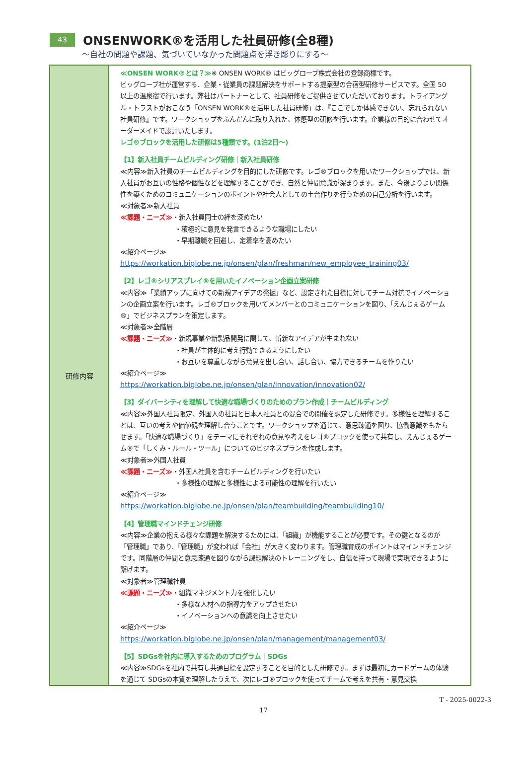43 ONSENWORK®を活用した社員研修(全8種)
～自社の問題や課題、気づいていなかった問題点を浮き彫りにする～
| 研修内容 | ≪ONSEN WORK®とは？≫ ※ ONSEN WORK® はビッグローブ株式会社の登録商標です。 ビッグローブ社が運営する、企業・従業員の課題解決をサポートする提案型の合宿型研修サービスです。全国 50 以上の温泉宿で行います。弊社はパートナーとして、社員研修をご提供させていただいております。トライアングル・トラストがおこなう「ONSEN WORK®を活用した社員研修」は、『ここでしか体感できない、忘れられない社員研修』です。ワークショップをふんだんに取り入れた、体感型の研修を行います。企業様の目的に合わせてオーダーメイドで設計いたします。 レゴ®ブロックを活用した研修は5種類です。(1泊2日～) 【1】新入社員チームビルディング研修｜新入社員研修 ≪内容≫新入社員のチームビルディングを目的にした研修です。レゴ®ブロックを用いたワークショップでは、新入社員がお互いの性格や個性などを理解することができ、自然と仲間意識が深まります。また、今後よりよい関係性を築くためのコミュニケーションのポイントや社会人としての土台作りを行うための自己分析を行います。 ≪対象者≫新入社員 ≪課題・ニーズ≫ ・新入社員同士の絆を深めたい ・積極的に意見を発言できるような職場にしたい ・早期離職を回避し、定着率を高めたい ≪紹介ページ≫ https://workation.biglobe.ne.jp/onsen/plan/freshman/new_employee_training03/ 【2】レゴ®シリアスプレイ®を用いたイノベーション企画立案研修 ≪内容≫「業績アップに向けての新規アイデアの発掘」など、設定された目標に対してチーム対抗でイノベーションの企画立案を行います。レゴ®ブロックを用いてメンバーとのコミュニケーションを図り、「えんじぇるゲーム®」でビジネスプランを策定します。 ≪対象者≫全階層 ≪課題・ニーズ≫ ・新規事業や新製品開発に関して、斬新なアイデアが生まれない ・社員が主体的に考え行動できるようにしたい ・お互いを尊重しながら意見を出し合い、話し合い、協力できるチームを作りたい ≪紹介ページ≫ https://workation.biglobe.ne.jp/onsen/plan/innovation/innovation02/ 【3】ダイバーシティを理解して快適な職場づくりのためのプラン作成｜チームビルディング ≪内容≫外国人社員限定、外国人の社員と日本人社員との混合での開催を想定した研修です。多様性を理解することは、互いの考えや価値観を理解し合うことです。ワークショップを通じて、意思疎通を図り、協働意識をもたらせます。「快適な職場づくり」をテーマにそれぞれの意見や考えをレゴ®ブロックを使って共有し、えんじぇるゲーム®で「しくみ・ルール・ツール」についてのビジネスプランを作成します。 ≪対象者≫外国人社員 ≪課題・ニーズ≫ ・外国人社員を含むチームビルディングを行いたい ・多様性の理解と多様性による可能性の理解を行いたい ≪紹介ページ≫ https://workation.biglobe.ne.jp/onsen/plan/teambuilding/teambuilding10/ 【4】管理職マインドチェンジ研修 ≪内容≫企業の抱える様々な課題を解決するためには、「組織」が機能することが必要です。その鍵となるのが「管理職」であり、「管理職」が変われば「会社」が大きく変わります。管理職育成のポイントはマインドチェンジです。同階層の仲間と意思疎通を図りながら課題解決のトレーニングをし、自信を持って現場で実現できるように繋げます。 ≪対象者≫管理職社員 ≪課題・ニーズ≫ ・組織マネジメント力を強化したい ・多様な人材への指導力をアップさせたい ・イノベーションへの意識を向上させたい ≪紹介ページ≫ https://workation.biglobe.ne.jp/onsen/plan/management/management03/ 【5】SDGsを社内に導入するためのプログラム｜SDGs ≪内容≫SDGsを社内で共有し共通目標を設定することを目的とした研修です。まずは最初にカードゲームの体験を通じて SDGsの本質を理解したうえで、次にレゴ®ブロックを使ってチームで考えを共有・意見交換 |
T - 2025-0022-3
17